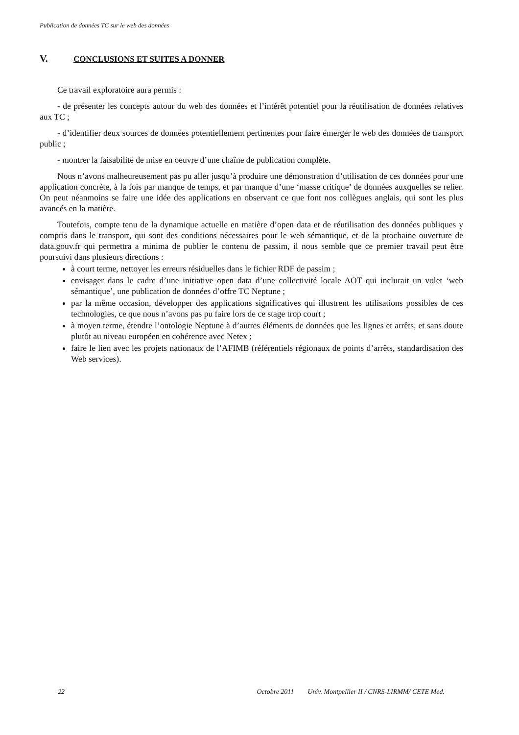Publication de données TC sur le web des données
V. CONCLUSIONS ET SUITES A DONNER
Ce travail exploratoire aura permis :
- de présenter les concepts autour du web des données et l’intérêt potentiel pour la réutilisation de données relatives aux TC ;
- d’identifier deux sources de données potentiellement pertinentes pour faire émerger le web des données de transport public ;
- montrer la faisabilité de mise en oeuvre d’une chaîne de publication complète.
Nous n’avons malheureusement pas pu aller jusqu’à produire une démonstration d’utilisation de ces données pour une application concrète, à la fois par manque de temps, et par manque d’une ‘masse critique’ de données auxquelles se relier. On peut néanmoins se faire une idée des applications en observant ce que font nos collègues anglais, qui sont les plus avancés en la matière.
Toutefois, compte tenu de la dynamique actuelle en matière d’open data et de réutilisation des données publiques y compris dans le transport, qui sont des conditions nécessaires pour le web sémantique, et de la prochaine ouverture de data.gouv.fr qui permettra a minima de publier le contenu de passim, il nous semble que ce premier travail peut être poursuivi dans plusieurs directions :
à court terme, nettoyer les erreurs résiduelles dans le fichier RDF de passim ;
envisager dans le cadre d’une initiative open data d’une collectivité locale AOT qui inclurait un volet ‘web sémantique’, une publication de données d’offre TC Neptune ;
par la même occasion, développer des applications significatives qui illustrent les utilisations possibles de ces technologies, ce que nous n’avons pas pu faire lors de ce stage trop court ;
à moyen terme, étendre l’ontologie Neptune à d’autres éléments de données que les lignes et arrêts, et sans doute plutôt au niveau européen en cohérence avec Netex ;
faire le lien avec les projets nationaux de l’AFIMB (référentiels régionaux de points d’arrêts, standardisation des Web services).
22 Octobre 2011 Univ. Montpellier II / CNRS-LIRMM/ CETE Med.